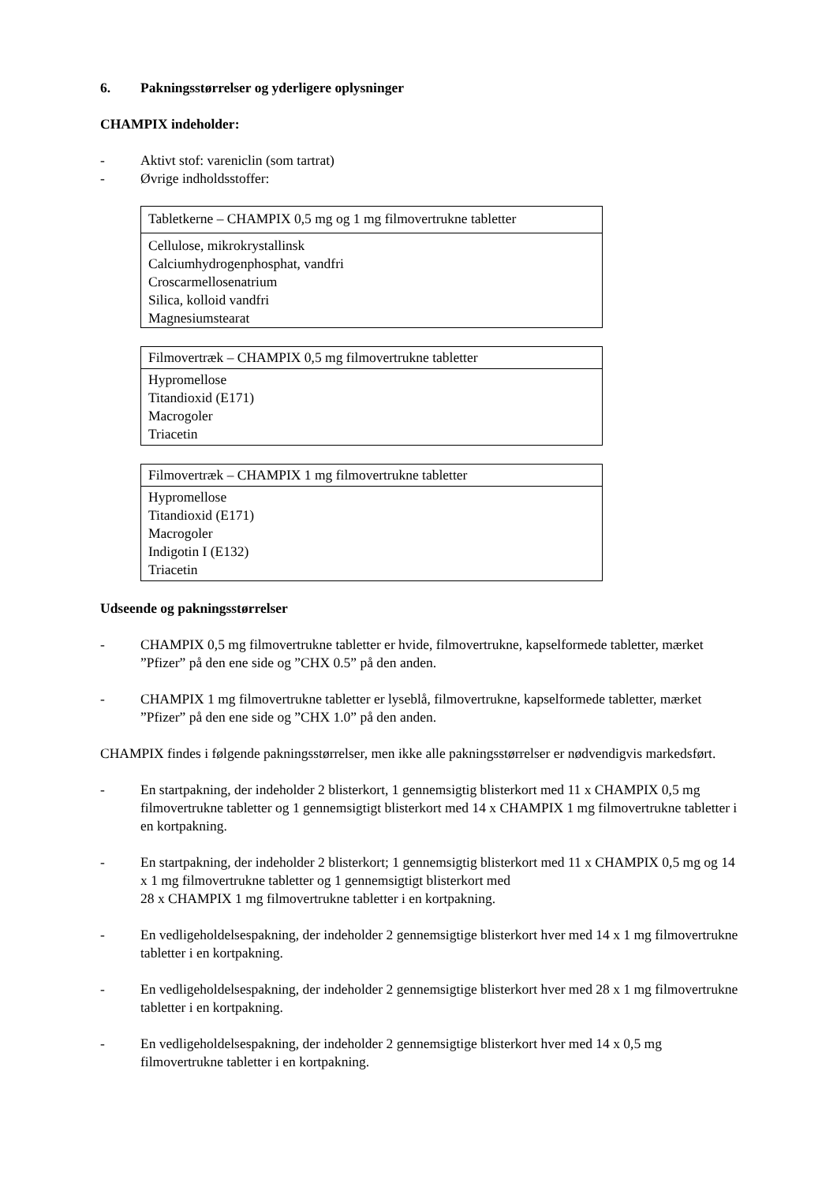6. Pakningsstørrelser og yderligere oplysninger
CHAMPIX indeholder:
- Aktivt stof: vareniclin (som tartrat)
- Øvrige indholdsstoffer:
| Tabletkerne – CHAMPIX 0,5 mg og 1 mg filmovertrukne tabletter |
| Cellulose, mikrokrystallinsk Calciumhydrogenphosphat, vandfri Croscarmellosenatrium Silica, kolloid vandfri Magnesiumstearat |
| Filmovertræk – CHAMPIX 0,5 mg filmovertrukne tabletter |
| Hypromellose Titandioxid (E171) Macrogoler Triacetin |
| Filmovertræk – CHAMPIX 1 mg filmovertrukne tabletter |
| Hypromellose Titandioxid (E171) Macrogoler Indigotin I (E132) Triacetin |
Udseende og pakningsstørrelser
- CHAMPIX 0,5 mg filmovertrukne tabletter er hvide, filmovertrukne, kapselformede tabletter, mærket ”Pfizer” på den ene side og ”CHX 0.5” på den anden.
- CHAMPIX 1 mg filmovertrukne tabletter er lyseblå, filmovertrukne, kapselformede tabletter, mærket ”Pfizer” på den ene side og ”CHX 1.0” på den anden.
CHAMPIX findes i følgende pakningsstørrelser, men ikke alle pakningsstørrelser er nødvendigvis markedsført.
- En startpakning, der indeholder 2 blisterkort, 1 gennemsigtig blisterkort med 11 x CHAMPIX 0,5 mg filmovertrukne tabletter og 1 gennemsigtigt blisterkort med 14 x CHAMPIX 1 mg filmovertrukne tabletter i en kortpakning.
- En startpakning, der indeholder 2 blisterkort; 1 gennemsigtig blisterkort med 11 x CHAMPIX 0,5 mg og 14 x 1 mg filmovertrukne tabletter og 1 gennemsigtigt blisterkort med
28 x CHAMPIX 1 mg filmovertrukne tabletter i en kortpakning.
- En vedligeholdelsespakning, der indeholder 2 gennemsigtige blisterkort hver med 14 x 1 mg filmovertrukne tabletter i en kortpakning.
- En vedligeholdelsespakning, der indeholder 2 gennemsigtige blisterkort hver med 28 x 1 mg filmovertrukne tabletter i en kortpakning.
- En vedligeholdelsespakning, der indeholder 2 gennemsigtige blisterkort hver med 14 x 0,5 mg filmovertrukne tabletter i en kortpakning.